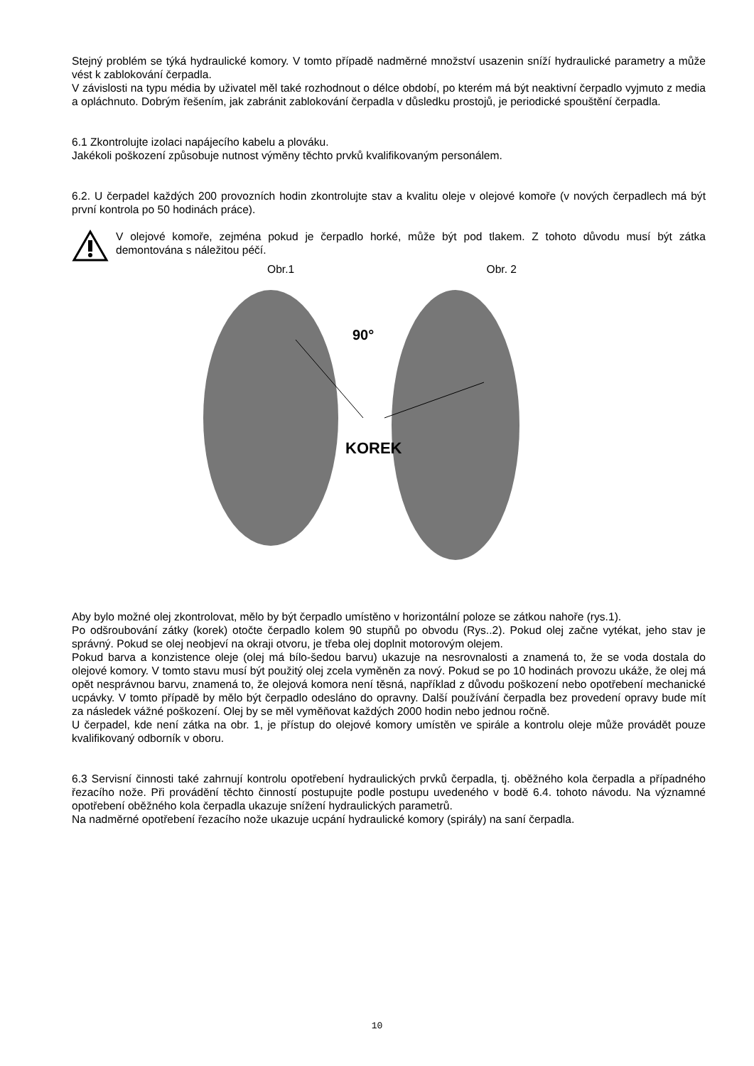Stejný problém se týká hydraulické komory. V tomto případě nadměrné množství usazenin sníží hydraulické parametry a může vést k zablokování čerpadla.
V závislosti na typu média by uživatel měl také rozhodnout o délce období, po kterém má být neaktivní čerpadlo vyjmuto z media a opláchnuto. Dobrým řešením, jak zabránit zablokování čerpadla v důsledku prostojů, je periodické spouštění čerpadla.
6.1 Zkontrolujte izolaci napájecího kabelu a plováku.
Jakékoli poškození způsobuje nutnost výměny těchto prvků kvalifikovaným personálem.
6.2. U čerpadel každých 200 provozních hodin zkontrolujte stav a kvalitu oleje v olejové komoře (v nových čerpadlech má být první kontrola po 50 hodinách práce).
V olejové komoře, zejména pokud je čerpadlo horké, může být pod tlakem. Z tohoto důvodu musí být zátka demontována s náležitou péčí.
Obr.1 Obr. 2
90°
KOREK
Aby bylo možné olej zkontrolovat, mělo by být čerpadlo umístěno v horizontální poloze se zátkou nahoře (rys.1).
Po odšroubování zátky (korek) otočte čerpadlo kolem 90 stupňů po obvodu (Rys..2). Pokud olej začne vytékat, jeho stav je správný. Pokud se olej neobjeví na okraji otvoru, je třeba olej doplnit motorovým olejem.
Pokud barva a konzistence oleje (olej má bílo-šedou barvu) ukazuje na nesrovnalosti a znamená to, že se voda dostala do olejové komory. V tomto stavu musí být použitý olej zcela vyměněn za nový. Pokud se po 10 hodinách provozu ukáže, že olej má opět nesprávnou barvu, znamená to, že olejová komora není těsná, například z důvodu poškození nebo opotřebení mechanické ucpávky. V tomto případě by mělo být čerpadlo odesláno do opravny. Další používání čerpadla bez provedení opravy bude mít za následek vážné poškození. Olej by se měl vyměňovat každých 2000 hodin nebo jednou ročně.
U čerpadel, kde není zátka na obr. 1, je přístup do olejové komory umístěn ve spirále a kontrolu oleje může provádět pouze kvalifikovaný odborník v oboru.
6.3 Servisní činnosti také zahrnují kontrolu opotřebení hydraulických prvků čerpadla, tj. oběžného kola čerpadla a případného řezacího nože. Při provádění těchto činností postupujte podle postupu uvedeného v bodě 6.4. tohoto návodu. Na významné opotřebení oběžného kola čerpadla ukazuje snížení hydraulických parametrů.
Na nadměrné opotřebení řezacího nože ukazuje ucpání hydraulické komory (spirály) na saní čerpadla.
10